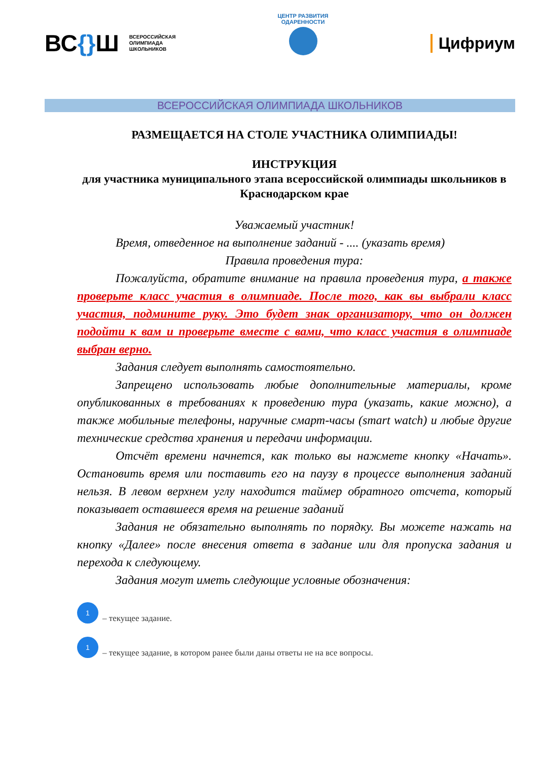ВС{}Ш
ВСЕРОССИЙСКАЯ
ОЛИМПИАДА
ШКОЛЬНИКОВ
ЦЕНТР РАЗВИТИЯ ОДАРЕННОСТИ
Цифриум
ВСЕРОССИЙСКАЯ ОЛИМПИАДА ШКОЛЬНИКОВ
РАЗМЕЩАЕТСЯ НА СТОЛЕ УЧАСТНИКА ОЛИМПИАДЫ!
ИНСТРУКЦИЯ
для участника муниципального этапа всероссийской олимпиады школьников в Краснодарском крае
Уважаемый участник!
Время, отведенное на выполнение заданий - .... (указать время)
Правила проведения тура:
Пожалуйста, обратите внимание на правила проведения тура, а также проверьте класс участия в олимпиаде. После того, как вы выбрали класс участия, подмините руку. Это будет знак организатору, что он должен подойти к вам и проверьте вместе с вами, что класс участия в олимпиаде выбран верно.
Задания следует выполнять самостоятельно.
Запрещено использовать любые дополнительные материалы, кроме опубликованных в требованиях к проведению тура (указать, какие можно), а также мобильные телефоны, наручные смарт-часы (smart watch) и любые другие технические средства хранения и передачи информации.
Отсчёт времени начнется, как только вы нажмете кнопку «Начать». Остановить время или поставить его на паузу в процессе выполнения заданий нельзя. В левом верхнем углу находится таймер обратного отсчета, который показывает оставшееся время на решение заданий
Задания не обязательно выполнять по порядку. Вы можете нажать на кнопку «Далее» после внесения ответа в задание или для пропуска задания и перехода к следующему.
Задания могут иметь следующие условные обозначения:
1
– текущее задание.
1
– текущее задание, в котором ранее были даны ответы не на все вопросы.